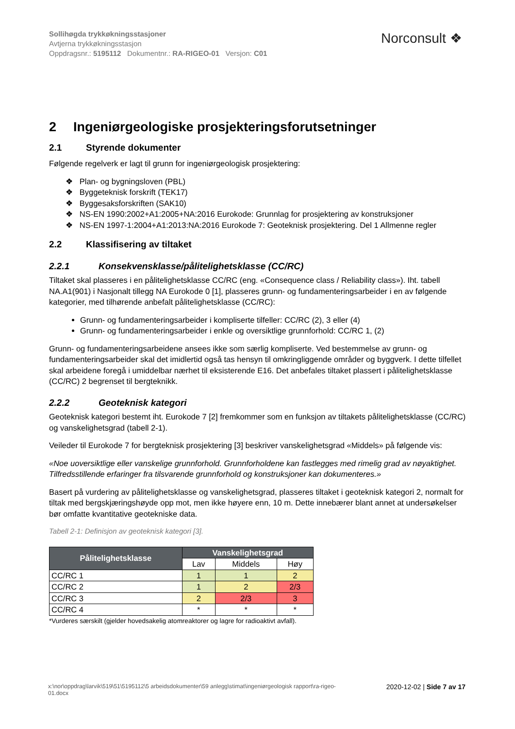Sollihøgda trykkøkningsstasjoner
Avtjerna trykkøkningsstasjon
Oppdragsnr.: 5195112 Dokumentnr.: RA-RIGEO-01 Versjon: C01
Norconsult ❖
2 Ingeniørgeologiske prosjekteringsforutsetninger
2.1 Styrende dokumenter
Følgende regelverk er lagt til grunn for ingeniørgeologisk prosjektering:
❖ Plan- og bygningsloven (PBL)
❖ Byggeteknisk forskrift (TEK17)
❖ Byggesaksforskriften (SAK10)
❖ NS-EN 1990:2002+A1:2005+NA:2016 Eurokode: Grunnlag for prosjektering av konstruksjoner
❖ NS-EN 1997-1:2004+A1:2013:NA:2016 Eurokode 7: Geoteknisk prosjektering. Del 1 Allmenne regler
2.2 Klassifisering av tiltaket
2.2.1 Konsekvensklasse/pålitelighetsklasse (CC/RC)
Tiltaket skal plasseres i en pålitelighetsklasse CC/RC (eng. «Consequence class / Reliability class»). Iht. tabell NA.A1(901) i Nasjonalt tillegg NA Eurokode 0 [1], plasseres grunn- og fundamenteringsarbeider i en av følgende kategorier, med tilhørende anbefalt pålitelighetsklasse (CC/RC):
Grunn- og fundamenteringsarbeider i kompliserte tilfeller: CC/RC (2), 3 eller (4)
Grunn- og fundamenteringsarbeider i enkle og oversiktlige grunnforhold: CC/RC 1, (2)
Grunn- og fundamenteringsarbeidene ansees ikke som særlig kompliserte. Ved bestemmelse av grunn- og fundamenteringsarbeider skal det imidlertid også tas hensyn til omkringliggende områder og byggverk. I dette tilfellet skal arbeidene foregå i umiddelbar nærhet til eksisterende E16. Det anbefales tiltaket plassert i pålitelighetsklasse (CC/RC) 2 begrenset til bergteknikk.
2.2.2 Geoteknisk kategori
Geoteknisk kategori bestemt iht. Eurokode 7 [2] fremkommer som en funksjon av tiltakets pålitelighetsklasse (CC/RC) og vanskelighetsgrad (tabell 2-1).
Veileder til Eurokode 7 for bergteknisk prosjektering [3] beskriver vanskelighetsgrad «Middels» på følgende vis:
«Noe uoversiktlige eller vanskelige grunnforhold. Grunnforholdene kan fastlegges med rimelig grad av nøyaktighet. Tilfredsstillende erfaringer fra tilsvarende grunnforhold og konstruksjoner kan dokumenteres.»
Basert på vurdering av pålitelighetsklasse og vanskelighetsgrad, plasseres tiltaket i geoteknisk kategori 2, normalt for tiltak med bergskjæringshøyde opp mot, men ikke høyere enn, 10 m. Dette innebærer blant annet at undersøkelser bør omfatte kvantitative geotekniske data.
Tabell 2-1: Definisjon av geoteknisk kategori [3].
| Pålitelighetsklasse | Vanskelighetsgrad | | |
| --- | --- | --- | --- |
| | Lav | Middels | Høy |
| CC/RC 1 | 1 | 1 | 2 |
| CC/RC 2 | 1 | 2 | 2/3 |
| CC/RC 3 | 2 | 2/3 | 3 |
| CC/RC 4 | * | * | * |
*Vurderes særskilt (gjelder hovedsakelig atomreaktorer og lagre for radioaktivt avfall).
x:\nor\oppdrag\larvik\519\51\5195112\5 arbeidsdokumenter\59 anlegg\stimat\ingeniørgeologisk rapport\ra-rigeo-01.docx 2020-12-02 | Side 7 av 17